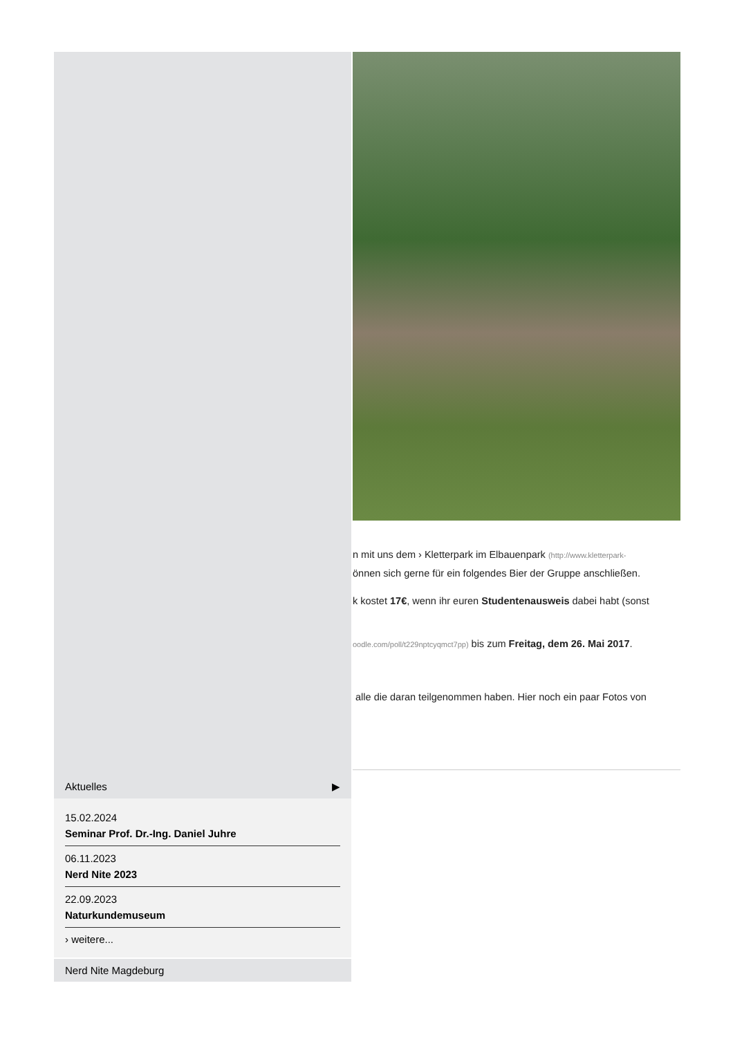Aktuelles ▶
15.02.2024
Seminar Prof. Dr.-Ing. Daniel Juhre
06.11.2023
Nerd Nite 2023
22.09.2023
Naturkundemuseum
› weitere...
Nerd Nite Magdeburg
n mit uns dem › Kletterpark im Elbauenpark (http://www.kletterpark-
önnen sich gerne für ein folgendes Bier der Gruppe anschließen.
k kostet 17€, wenn ihr euren Studentenausweis dabei habt (sonst
oodle.com/poll/t229nptcyqmct7pp) bis zum Freitag, dem 26. Mai 2017.
alle die daran teilgenommen haben. Hier noch ein paar Fotos von